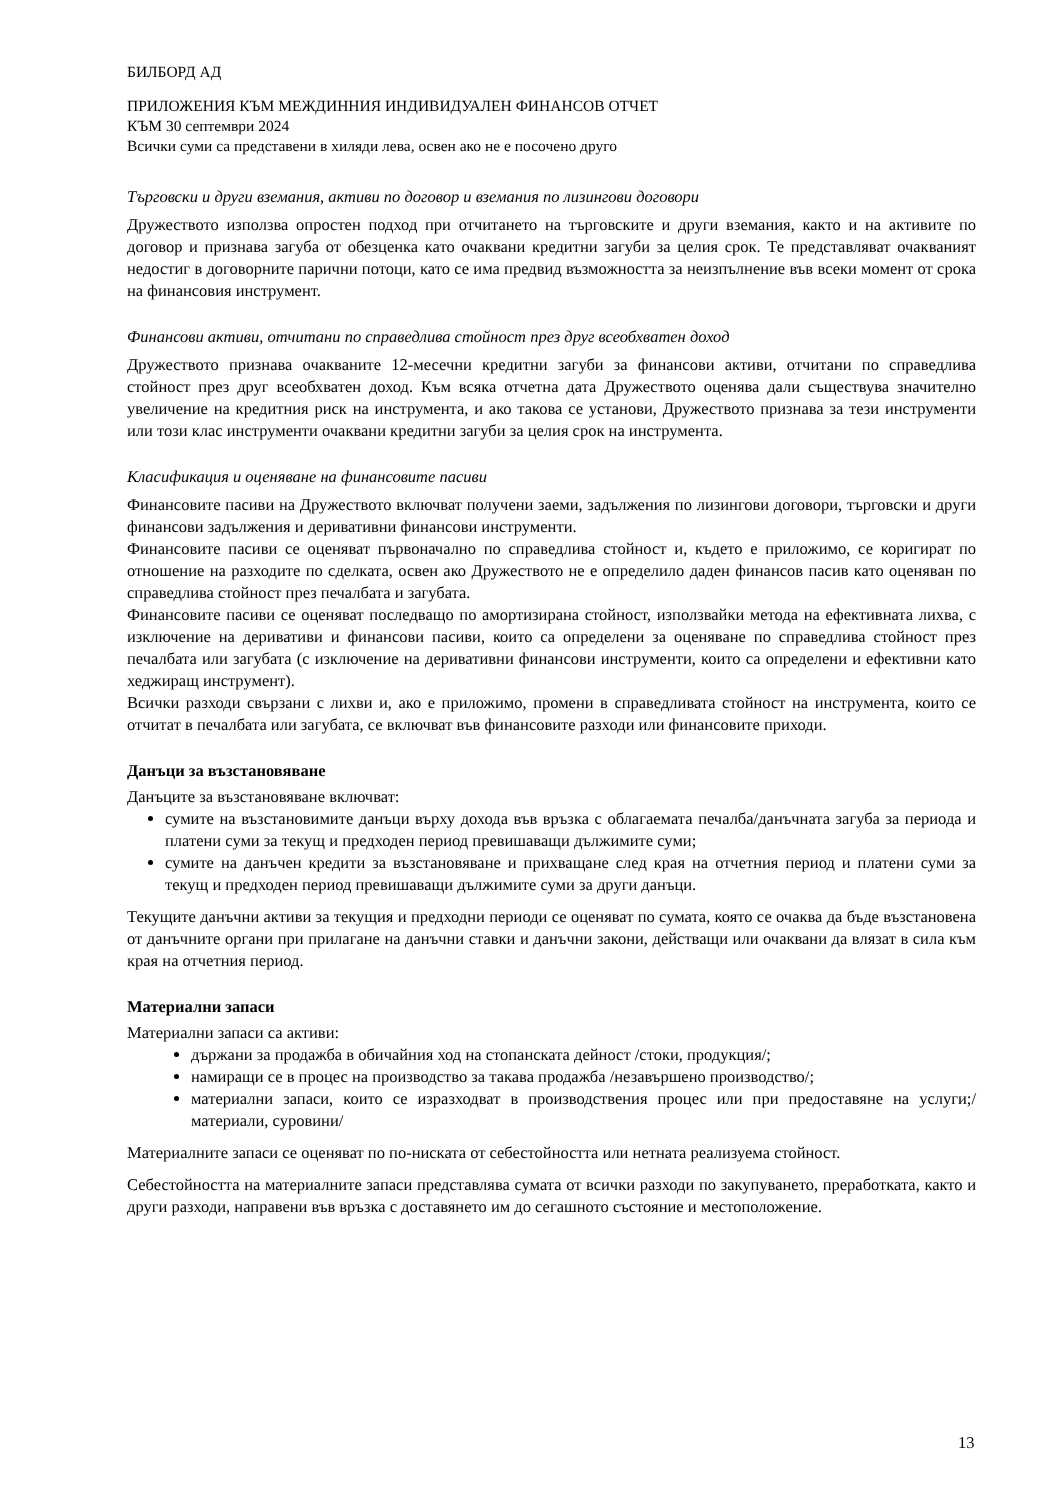БИЛБОРД АД
ПРИЛОЖЕНИЯ КЪМ МЕЖДИННИЯ ИНДИВИДУАЛЕН ФИНАНСОВ ОТЧЕТ
КЪМ 30 септември 2024
Всички суми са представени в хиляди лева, освен ако не е посочено друго
Търговски и други вземания, активи по договор и вземания по лизингови договори
Дружеството използва опростен подход при отчитането на търговските и други вземания, както и на активите по договор и признава загуба от обезценка като очаквани кредитни загуби за целия срок. Те представляват очакваният недостиг в договорните парични потоци, като се има предвид възможността за неизпълнение във всеки момент от срока на финансовия инструмент.
Финансови активи, отчитани по справедлива стойност през друг всеобхватен доход
Дружеството признава очакваните 12-месечни кредитни загуби за финансови активи, отчитани по справедлива стойност през друг всеобхватен доход. Към всяка отчетна дата Дружеството оценява дали съществува значително увеличение на кредитния риск на инструмента, и ако такова се установи, Дружеството признава за тези инструменти или този клас инструменти очаквани кредитни загуби за целия срок на инструмента.
Класификация и оценяване на финансовите пасиви
Финансовите пасиви на Дружеството включват получени заеми, задължения по лизингови договори, търговски и други финансови задължения и деривативни финансови инструменти.
Финансовите пасиви се оценяват първоначално по справедлива стойност и, където е приложимо, се коригират по отношение на разходите по сделката, освен ако Дружеството не е определило даден финансов пасив като оценяван по справедлива стойност през печалбата и загубата.
Финансовите пасиви се оценяват последващо по амортизирана стойност, използвайки метода на ефективната лихва, с изключение на деривативи и финансови пасиви, които са определени за оценяване по справедлива стойност през печалбата или загубата (с изключение на деривативни финансови инструменти, които са определени и ефективни като хеджиращ инструмент).
Всички разходи свързани с лихви и, ако е приложимо, промени в справедливата стойност на инструмента, които се отчитат в печалбата или загубата, се включват във финансовите разходи или финансовите приходи.
Данъци за възстановяване
Данъците за възстановяване включват:
сумите на възстановимите данъци върху дохода във връзка с облагаемата печалба/данъчната загуба за периода и платени суми за текущ и предходен период превишаващи дължимите суми;
сумите на данъчен кредити за възстановяване и прихващане след края на отчетния период и платени суми за текущ и предходен период превишаващи дължимите суми за други данъци.
Текущите данъчни активи за текущия и предходни периоди се оценяват по сумата, която се очаква да бъде възстановена от данъчните органи при прилагане на данъчни ставки и данъчни закони, действащи или очаквани да влязат в сила към края на отчетния период.
Материални запаси
Материални запаси са активи:
държани за продажба в обичайния ход на стопанската дейност /стоки, продукция/;
намиращи се в процес на производство за такава продажба /незавършено производство/;
материални запаси, които се изразходват в производствения процес или при предоставяне на услуги;/материали, суровини/
Материалните запаси се оценяват по по-ниската от себестойността или нетната реализуема стойност.
Себестойността на материалните запаси представлява сумата от всички разходи по закупуването, преработката, както и други разходи, направени във връзка с доставянето им до сегашното състояние и местоположение.
13